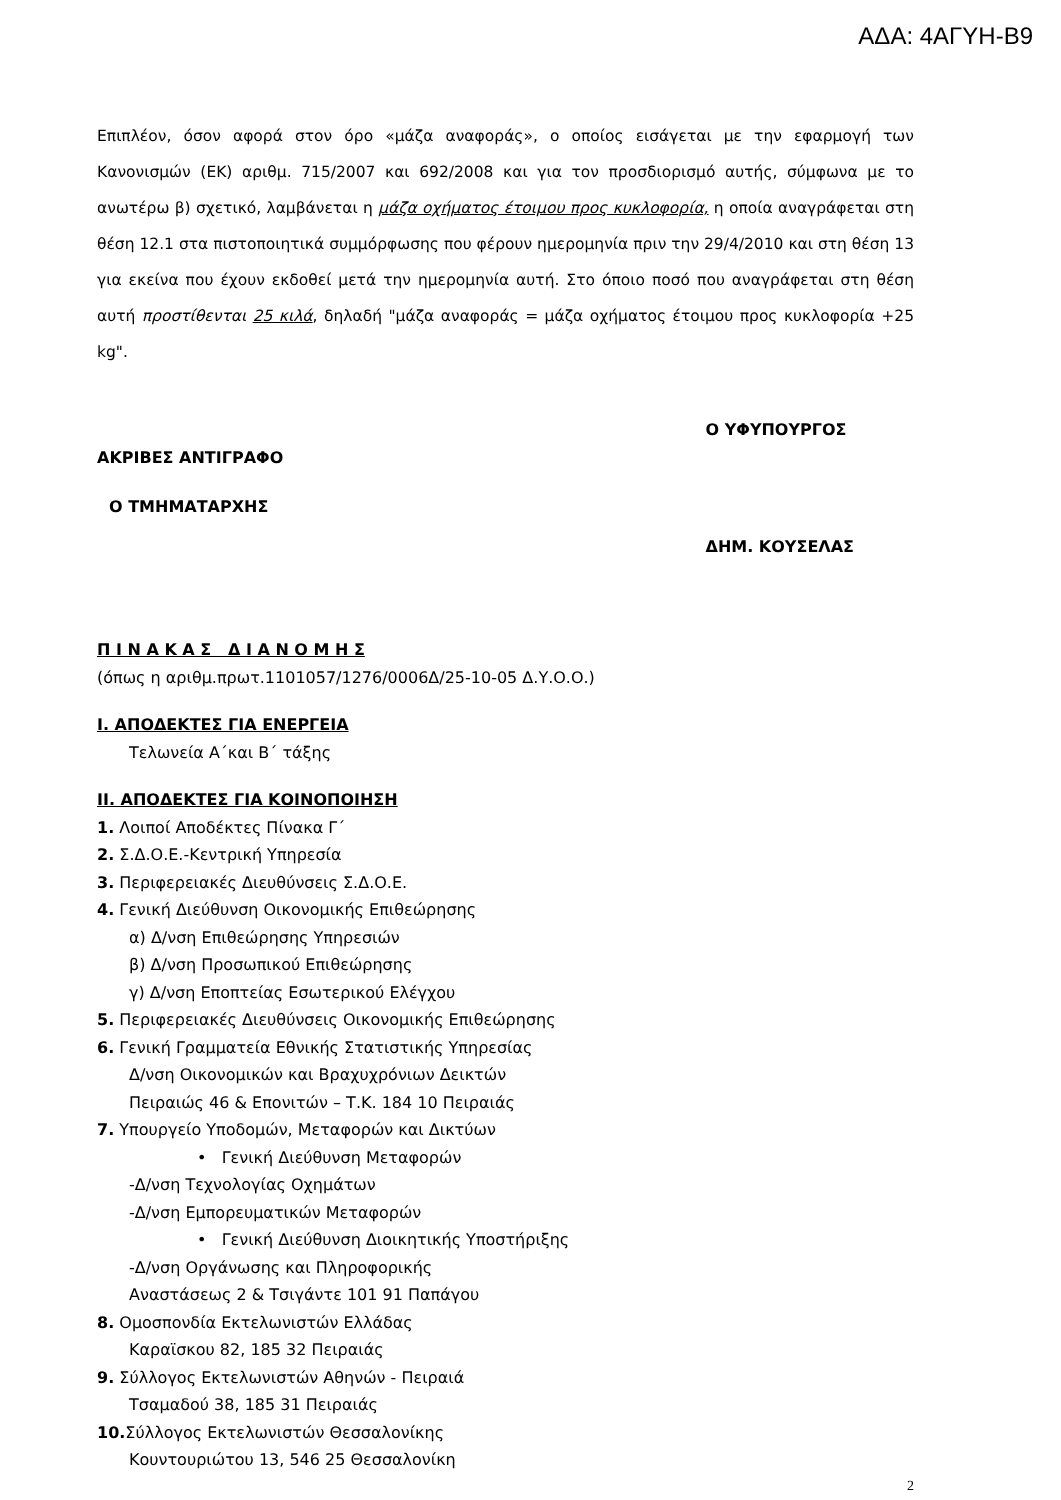ΑΔΑ: 4ΑΓΥΗ-Β9
Επιπλέον, όσον αφορά στον όρο «μάζα αναφοράς», ο οποίος εισάγεται με την εφαρμογή των Κανονισμών (ΕΚ) αριθμ. 715/2007 και 692/2008 και για τον προσδιορισμό αυτής, σύμφωνα με το ανωτέρω β) σχετικό, λαμβάνεται η μάζα οχήματος έτοιμου προς κυκλοφορία, η οποία αναγράφεται στη θέση 12.1 στα πιστοποιητικά συμμόρφωσης που φέρουν ημερομηνία πριν την 29/4/2010 και στη θέση 13 για εκείνα που έχουν εκδοθεί μετά την ημερομηνία αυτή. Στο όποιο ποσό που αναγράφεται στη θέση αυτή προστίθενται 25 κιλά, δηλαδή "μάζα αναφοράς = μάζα οχήματος έτοιμου προς κυκλοφορία +25 kg".
ΑΚΡΙΒΕΣ ΑΝΤΙΓΡΑΦΟ
Ο ΤΜΗΜΑΤΑΡΧΗΣ
Ο ΥΦΥΠΟΥΡΓΟΣ
ΔΗΜ. ΚΟΥΣΕΛΑΣ
Π Ι Ν Α Κ Α Σ Δ Ι Α Ν Ο Μ Η Σ
(όπως η αριθμ.πρωτ.1101057/1276/0006Δ/25-10-05 Δ.Υ.Ο.Ο.)
Ι. ΑΠΟΔΕΚΤΕΣ ΓΙΑ ΕΝΕΡΓΕΙΑ
Τελωνεία Α΄και Β΄ τάξης
ΙΙ. ΑΠΟΔΕΚΤΕΣ ΓΙΑ ΚΟΙΝΟΠΟΙΗΣΗ
1. Λοιποί Αποδέκτες Πίνακα Γ΄
2. Σ.Δ.Ο.Ε.-Κεντρική Υπηρεσία
3. Περιφερειακές Διευθύνσεις Σ.Δ.Ο.Ε.
4. Γενική Διεύθυνση Οικονομικής Επιθεώρησης
α) Δ/νση Επιθεώρησης Υπηρεσιών
β) Δ/νση Προσωπικού Επιθεώρησης
γ) Δ/νση Εποπτείας Εσωτερικού Ελέγχου
5. Περιφερειακές Διευθύνσεις Οικονομικής Επιθεώρησης
6. Γενική Γραμματεία Εθνικής Στατιστικής Υπηρεσίας
Δ/νση Οικονομικών και Βραχυχρόνιων Δεικτών
Πειραιώς 46 & Επονιτών – Τ.Κ. 184 10 Πειραιάς
7. Υπουργείο Υποδομών, Μεταφορών και Δικτύων
• Γενική Διεύθυνση Μεταφορών
-Δ/νση Τεχνολογίας Οχημάτων
-Δ/νση Εμπορευματικών Μεταφορών
• Γενική Διεύθυνση Διοικητικής Υποστήριξης
-Δ/νση Οργάνωσης και Πληροφορικής
Αναστάσεως 2 & Τσιγάντε 101 91 Παπάγου
8. Ομοσπονδία Εκτελωνιστών Ελλάδας
Καραϊσκου 82, 185 32 Πειραιάς
9. Σύλλογος Εκτελωνιστών Αθηνών - Πειραιά
Τσαμαδού 38, 185 31 Πειραιάς
10. Σύλλογος Εκτελωνιστών Θεσσαλονίκης
Κουντουριώτου 13, 546 25 Θεσσαλονίκη
2